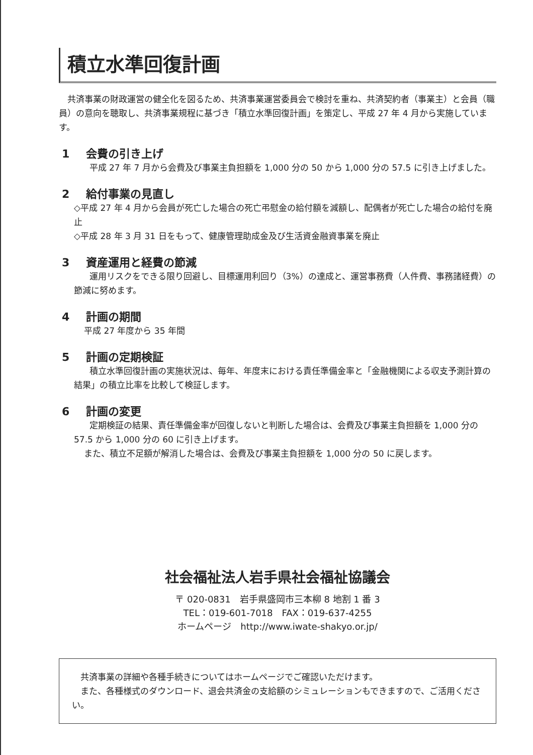積立水準回復計画
共済事業の財政運営の健全化を図るため、共済事業運営委員会で検討を重ね、共済契約者（事業主）と会員（職員）の意向を聴取し、共済事業規程に基づき「積立水準回復計画」を策定し、平成 27 年 4 月から実施しています。
1 会費の引き上げ
平成 27 年 7 月から会費及び事業主負担額を 1,000 分の 50 から 1,000 分の 57.5 に引き上げました。
2 給付事業の見直し
◇平成 27 年 4 月から会員が死亡した場合の死亡弔慰金の給付額を減額し、配偶者が死亡した場合の給付を廃止
◇平成 28 年 3 月 31 日をもって、健康管理助成金及び生活資金融資事業を廃止
3 資産運用と経費の節減
運用リスクをできる限り回避し、目標運用利回り（3%）の達成と、運営事務費（人件費、事務諸経費）の節減に努めます。
4 計画の期間
平成 27 年度から 35 年間
5 計画の定期検証
積立水準回復計画の実施状況は、毎年、年度末における責任準備金率と「金融機関による収支予測計算の結果」の積立比率を比較して検証します。
6 計画の変更
定期検証の結果、責任準備金率が回復しないと判断した場合は、会費及び事業主負担額を 1,000 分の 57.5 から 1,000 分の 60 に引き上げます。
また、積立不足額が解消した場合は、会費及び事業主負担額を 1,000 分の 50 に戻します。
社会福祉法人岩手県社会福祉協議会
〒 020-0831　岩手県盛岡市三本柳 8 地割 1 番 3
TEL：019-601-7018　FAX：019-637-4255
ホームページ　http://www.iwate-shakyo.or.jp/
共済事業の詳細や各種手続きについてはホームページでご確認いただけます。
また、各種様式のダウンロード、退会共済金の支給額のシミュレーションもできますので、ご活用ください。